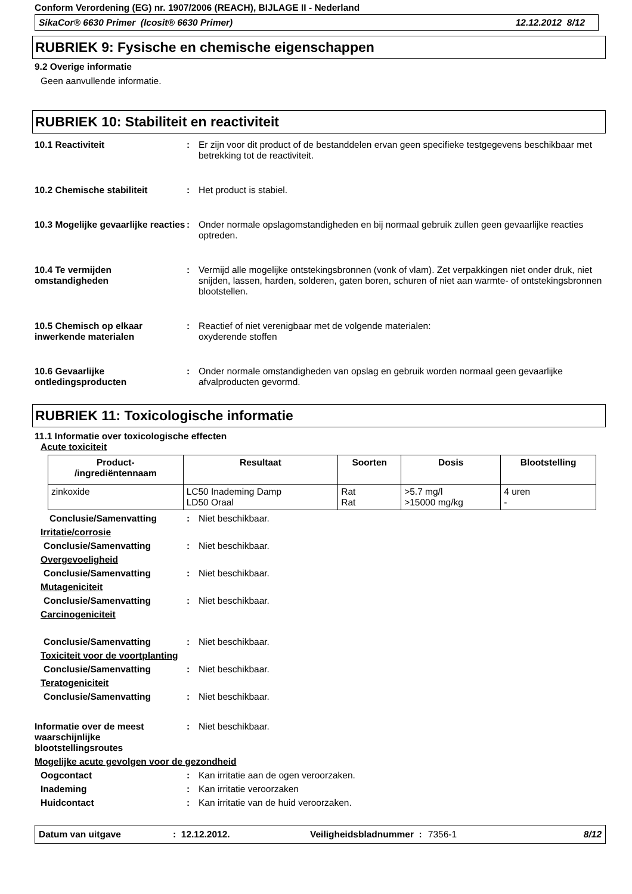Conform Verordening (EG) nr. 1907/2006 (REACH), BIJLAGE II - Nederland
SikaCor® 6630 Primer (Icosit® 6630 Primer) 12.12.2012 8/12
RUBRIEK 9: Fysische en chemische eigenschappen
9.2 Overige informatie
Geen aanvullende informatie.
RUBRIEK 10: Stabiliteit en reactiviteit
10.1 Reactiviteit : Er zijn voor dit product of de bestanddelen ervan geen specifieke testgegevens beschikbaar met betrekking tot de reactiviteit.
10.2 Chemische stabiliteit : Het product is stabiel.
10.3 Mogelijke gevaarlijke reacties
: Onder normale opslagomstandigheden en bij normaal gebruik zullen geen gevaarlijke reacties optreden.
10.4 Te vermijden omstandigheden
: Vermijd alle mogelijke ontstekingsbronnen (vonk of vlam). Zet verpakkingen niet onder druk, niet snijden, lassen, harden, solderen, gaten boren, schuren of niet aan warmte- of ontstekingsbronnen blootstellen.
10.5 Chemisch op elkaar inwerkende materialen
: Reactief of niet verenigbaar met de volgende materialen:
oxyderende stoffen
10.6 Gevaarlijke ontledingsproducten
: Onder normale omstandigheden van opslag en gebruik worden normaal geen gevaarlijke afvalproducten gevormd.
RUBRIEK 11: Toxicologische informatie
11.1 Informatie over toxicologische effecten
Acute toxiciteit
| Product- /ingrediëntennaam | Resultaat | Soorten | Dosis | Blootstelling |
| --- | --- | --- | --- | --- |
| zinkoxide | LC50 Inademing Damp LD50 Oraal | Rat Rat | >5.7 mg/l >15000 mg/kg | 4 uren - |
Conclusie/Samenvatting : Niet beschikbaar.
Irritatie/corrosie
Conclusie/Samenvatting : Niet beschikbaar.
Overgevoeligheid
Conclusie/Samenvatting : Niet beschikbaar.
Mutageniciteit
Conclusie/Samenvatting : Niet beschikbaar.
Carcinogeniciteit
Conclusie/Samenvatting : Niet beschikbaar.
Toxiciteit voor de voortplanting
Conclusie/Samenvatting : Niet beschikbaar.
Teratogeniciteit
Conclusie/Samenvatting : Niet beschikbaar.
Informatie over de meest waarschijnlijke blootstellingsroutes
: Niet beschikbaar.
Mogelijke acute gevolgen voor de gezondheid
Oogcontact : Kan irritatie aan de ogen veroorzaken.
Inademing : Kan irritatie veroorzaken
Huidcontact : Kan irritatie van de huid veroorzaken.
Datum van uitgave: 12.12.2012. Veiligheidsbladnummer : 7356-1 8/12